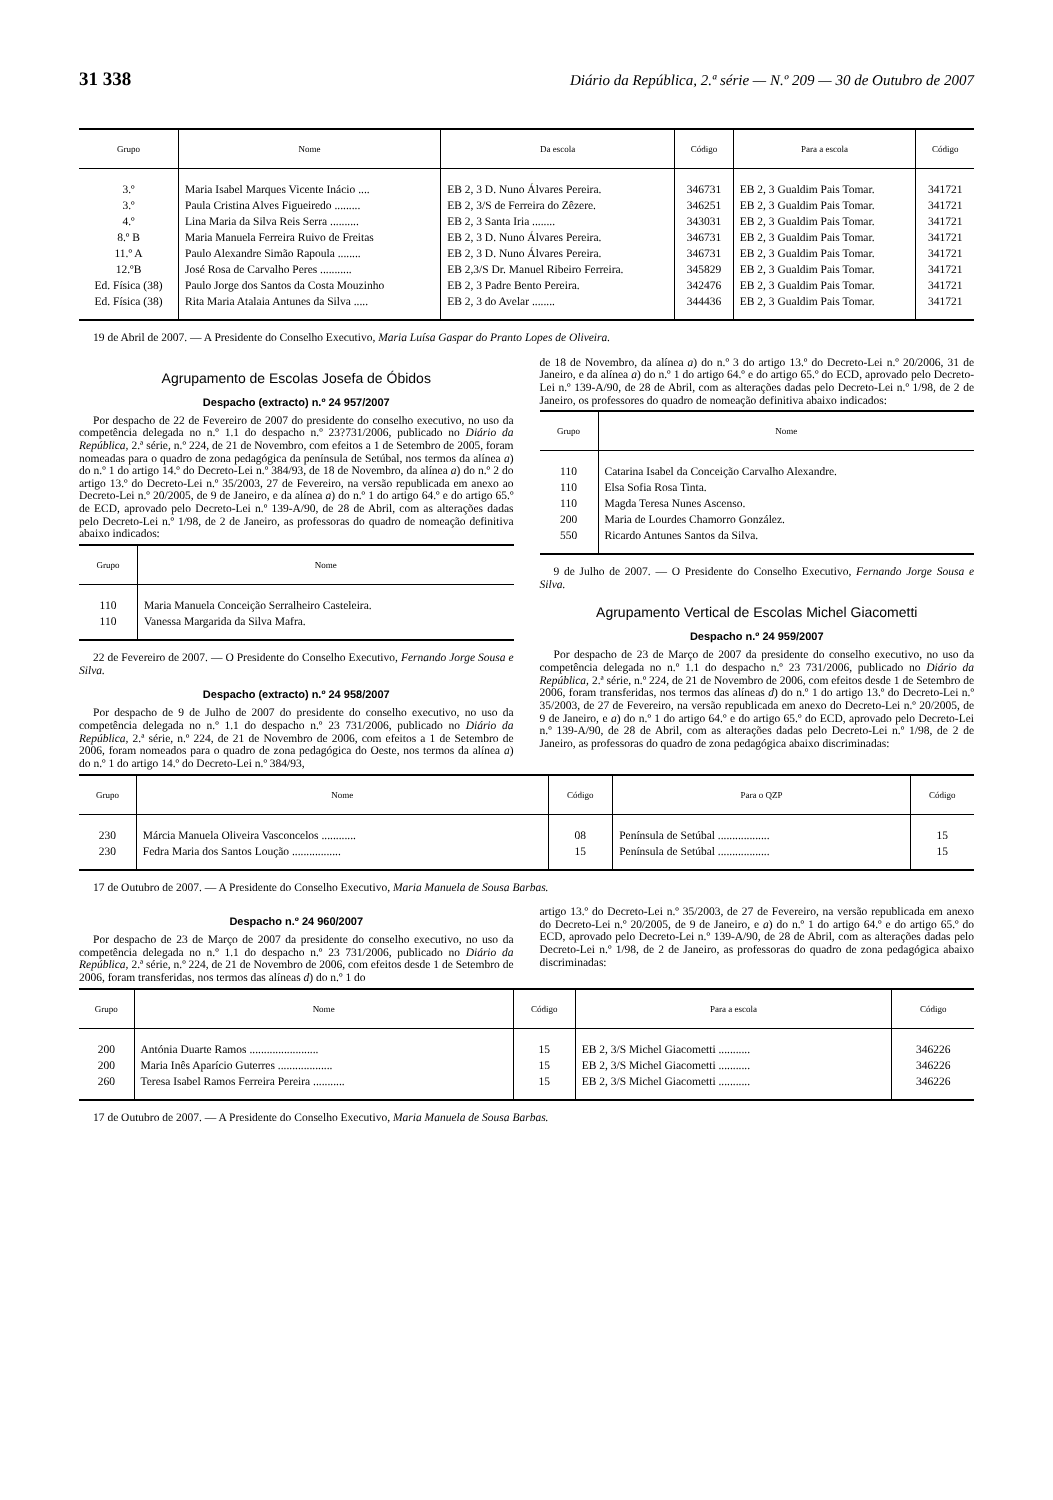31 338 Diário da República, 2.ª série — N.º 209 — 30 de Outubro de 2007
| Grupo | Nome | Da escola | Código | Para a escola | Código |
| --- | --- | --- | --- | --- | --- |
| 3.º | Maria Isabel Marques Vicente Inácio .... | EB 2, 3 D. Nuno Álvares Pereira. | 346731 | EB 2, 3 Gualdim Pais Tomar. | 341721 |
| 3.º | Paula Cristina Alves Figueiredo ......... | EB 2, 3/S de Ferreira do Zêzere. | 346251 | EB 2, 3 Gualdim Pais Tomar. | 341721 |
| 4.º | Lina Maria da Silva Reis Serra .......... | EB 2, 3 Santa Iria ........ | 343031 | EB 2, 3 Gualdim Pais Tomar. | 341721 |
| 8.º B | Maria Manuela Ferreira Ruivo de Freitas | EB 2, 3 D. Nuno Álvares Pereira. | 346731 | EB 2, 3 Gualdim Pais Tomar. | 341721 |
| 11.º A | Paulo Alexandre Simão Rapoula ........ | EB 2, 3 D. Nuno Álvares Pereira. | 346731 | EB 2, 3 Gualdim Pais Tomar. | 341721 |
| 12.ºB | José Rosa de Carvalho Peres ........... | EB 2,3/S Dr. Manuel Ribeiro Ferreira. | 345829 | EB 2, 3 Gualdim Pais Tomar. | 341721 |
| Ed. Física (38) | Paulo Jorge dos Santos da Costa Mouzinho | EB 2, 3 Padre Bento Pereira. | 342476 | EB 2, 3 Gualdim Pais Tomar. | 341721 |
| Ed. Física (38) | Rita Maria Atalaia Antunes da Silva ..... | EB 2, 3 do Avelar ........ | 344436 | EB 2, 3 Gualdim Pais Tomar. | 341721 |
19 de Abril de 2007. — A Presidente do Conselho Executivo, Maria Luísa Gaspar do Pranto Lopes de Oliveira.
Agrupamento de Escolas Josefa de Óbidos
Despacho (extracto) n.º 24 957/2007
Por despacho de 22 de Fevereiro de 2007 do presidente do conselho executivo, no uso da competência delegada no n.º 1.1 do despacho n.º 23?731/2006, publicado no Diário da República, 2.ª série, n.º 224, de 21 de Novembro, com efeitos a 1 de Setembro de 2005, foram nomeadas para o quadro de zona pedagógica da península de Setúbal, nos termos da alínea a) do n.º 1 do artigo 14.º do Decreto-Lei n.º 384/93, de 18 de Novembro, da alínea a) do n.º 2 do artigo 13.º do Decreto-Lei n.º 35/2003, 27 de Fevereiro, na versão republicada em anexo ao Decreto-Lei n.º 20/2005, de 9 de Janeiro, e da alínea a) do n.º 1 do artigo 64.º e do artigo 65.º de ECD, aprovado pelo Decreto-Lei n.º 139-A/90, de 28 de Abril, com as alterações dadas pelo Decreto-Lei n.º 1/98, de 2 de Janeiro, as professoras do quadro de nomeação definitiva abaixo indicados:
| Grupo | Nome |
| --- | --- |
| 110 | Maria Manuela Conceição Serralheiro Casteleira. |
| 110 | Vanessa Margarida da Silva Mafra. |
22 de Fevereiro de 2007. — O Presidente do Conselho Executivo, Fernando Jorge Sousa e Silva.
Despacho (extracto) n.º 24 958/2007
Por despacho de 9 de Julho de 2007 do presidente do conselho executivo, no uso da competência delegada no n.º 1.1 do despacho n.º 23 731/2006, publicado no Diário da República, 2.ª série, n.º 224, de 21 de Novembro de 2006, com efeitos a 1 de Setembro de 2006, foram nomeados para o quadro de zona pedagógica do Oeste, nos termos da alínea a) do n.º 1 do artigo 14.º do Decreto-Lei n.º 384/93,
de 18 de Novembro, da alínea a) do n.º 3 do artigo 13.º do Decreto-Lei n.º 20/2006, 31 de Janeiro, e da alínea a) do n.º 1 do artigo 64.º e do artigo 65.º do ECD, aprovado pelo Decreto-Lei n.º 139-A/90, de 28 de Abril, com as alterações dadas pelo Decreto-Lei n.º 1/98, de 2 de Janeiro, os professores do quadro de nomeação definitiva abaixo indicados:
| Grupo | Nome |
| --- | --- |
| 110 | Catarina Isabel da Conceição Carvalho Alexandre. |
| 110 | Elsa Sofia Rosa Tinta. |
| 110 | Magda Teresa Nunes Ascenso. |
| 200 | Maria de Lourdes Chamorro González. |
| 550 | Ricardo Antunes Santos da Silva. |
9 de Julho de 2007. — O Presidente do Conselho Executivo, Fernando Jorge Sousa e Silva.
Agrupamento Vertical de Escolas Michel Giacometti
Despacho n.º 24 959/2007
Por despacho de 23 de Março de 2007 da presidente do conselho executivo, no uso da competência delegada no n.º 1.1 do despacho n.º 23 731/2006, publicado no Diário da República, 2.ª série, n.º 224, de 21 de Novembro de 2006, com efeitos desde 1 de Setembro de 2006, foram transferidas, nos termos das alíneas d) do n.º 1 do artigo 13.º do Decreto-Lei n.º 35/2003, de 27 de Fevereiro, na versão republicada em anexo do Decreto-Lei n.º 20/2005, de 9 de Janeiro, e a) do n.º 1 do artigo 64.º e do artigo 65.º do ECD, aprovado pelo Decreto-Lei n.º 139-A/90, de 28 de Abril, com as alterações dadas pelo Decreto-Lei n.º 1/98, de 2 de Janeiro, as professoras do quadro de zona pedagógica abaixo discriminadas:
| Grupo | Nome | Código | Para o QZP | Código |
| --- | --- | --- | --- | --- |
| 230 | Márcia Manuela Oliveira Vasconcelos ............ | 08 | Península de Setúbal .................. | 15 |
| 230 | Fedra Maria dos Santos Loução ................. | 15 | Península de Setúbal .................. | 15 |
17 de Outubro de 2007. — A Presidente do Conselho Executivo, Maria Manuela de Sousa Barbas.
Despacho n.º 24 960/2007
Por despacho de 23 de Março de 2007 da presidente do conselho executivo, no uso da competência delegada no n.º 1.1 do despacho n.º 23 731/2006, publicado no Diário da República, 2.ª série, n.º 224, de 21 de Novembro de 2006, com efeitos desde 1 de Setembro de 2006, foram transferidas, nos termos das alíneas d) do n.º 1 do
artigo 13.º do Decreto-Lei n.º 35/2003, de 27 de Fevereiro, na versão republicada em anexo do Decreto-Lei n.º 20/2005, de 9 de Janeiro, e a) do n.º 1 do artigo 64.º e do artigo 65.º do ECD, aprovado pelo Decreto-Lei n.º 139-A/90, de 28 de Abril, com as alterações dadas pelo Decreto-Lei n.º 1/98, de 2 de Janeiro, as professoras do quadro de zona pedagógica abaixo discriminadas:
| Grupo | Nome | Código | Para a escola | Código |
| --- | --- | --- | --- | --- |
| 200 | Antónia Duarte Ramos ........................ | 15 | EB 2, 3/S Michel Giacometti ........... | 346226 |
| 200 | Maria Inês Aparício Guterres ................... | 15 | EB 2, 3/S Michel Giacometti ........... | 346226 |
| 260 | Teresa Isabel Ramos Ferreira Pereira ........... | 15 | EB 2, 3/S Michel Giacometti ........... | 346226 |
17 de Outubro de 2007. — A Presidente do Conselho Executivo, Maria Manuela de Sousa Barbas.